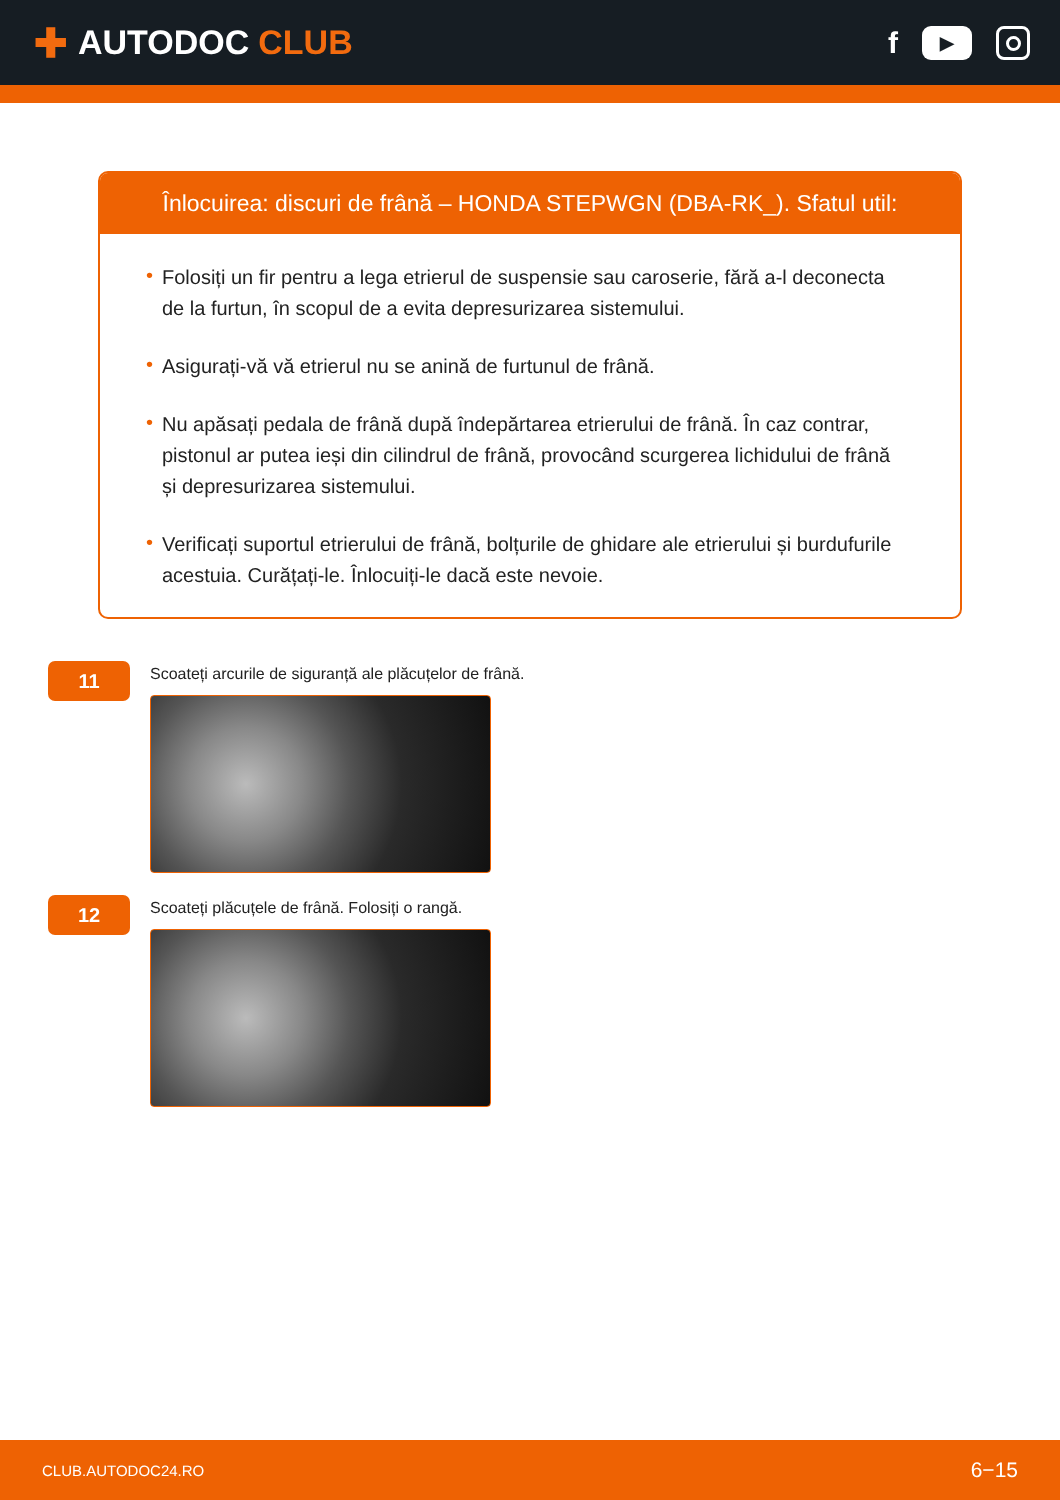✚ AUTODOC CLUB f ▶
Înlocuirea: discuri de frână – HONDA STEPWGN (DBA-RK_). Sfatul util:
• Folosiți un fir pentru a lega etrierul de suspensie sau caroserie, fără a-l deconecta de la furtun, în scopul de a evita depresurizarea sistemului.
• Asigurați-vă vă etrierul nu se anină de furtunul de frână.
• Nu apăsați pedala de frână după îndepărtarea etrierului de frână. În caz contrar, pistonul ar putea ieși din cilindrul de frână, provocând scurgerea lichidului de frână și depresurizarea sistemului.
• Verificați suportul etrierului de frână, bolțurile de ghidare ale etrierului și burdufurile acestuia. Curățați-le. Înlocuiți-le dacă este nevoie.
11
Scoateți arcurile de siguranță ale plăcuțelor de frână.
12
Scoateți plăcuțele de frână. Folosiți o rangă.
CLUB.AUTODOC24.RO 6−15